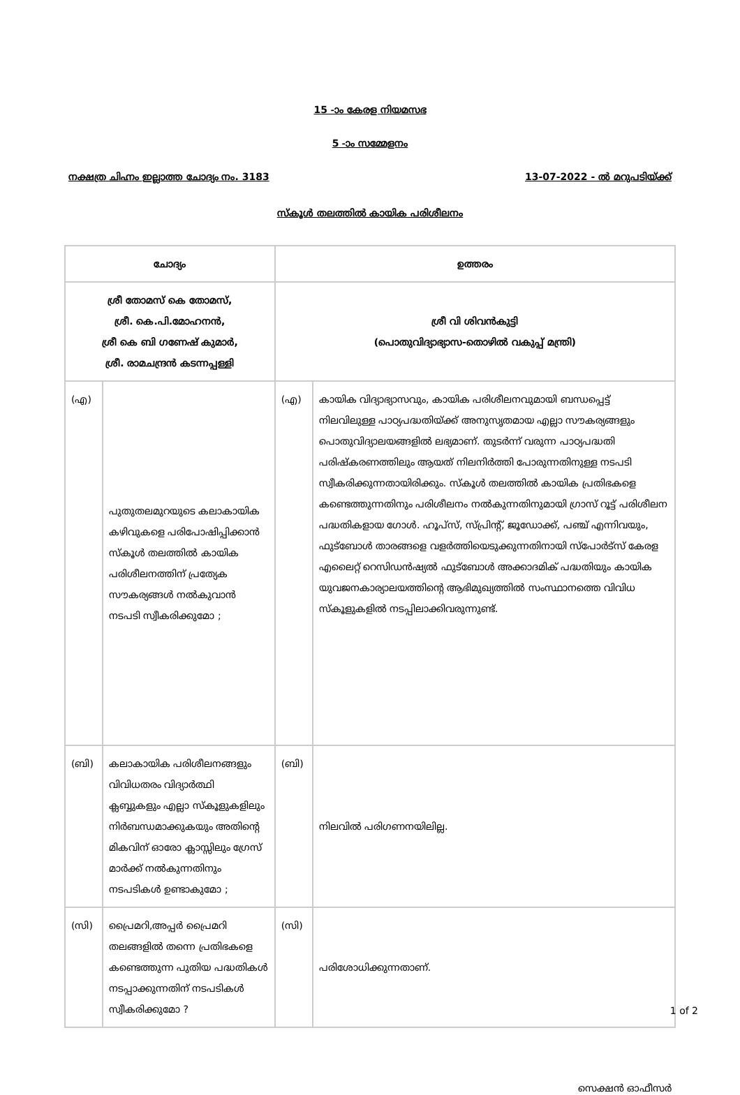15 -ാം കേരള നിയമസഭ
5 -ാം സമ്മേളനം
നക്ഷത്ര ചിഹ്നം ഇല്ലാത്ത ചോദ്യം നം. 3183 13-07-2022 - ൽ മറുപടിയ്ക്ക്
സ്കൂൾ തലത്തിൽ കായിക പരിശീലനം
| ചോദ്യം | | ഉത്തരം | |
| --- | --- | --- | --- |
| ശ്രീ തോമസ് കെ തോമസ്, ശ്രീ. കെ.പി.മോഹനൻ, ശ്രീ കെ ബി ഗണേഷ് കുമാർ, ശ്രീ. രാമചന്ദ്രൻ കടന്നപ്പള്ളി | | ശ്രീ വി ശിവൻകുട്ടി (പൊതുവിദ്യാഭ്യാസ-തൊഴിൽ വകുപ്പ് മന്ത്രി) | |
| (എ) | പുതുതലമുറയുടെ കലാകായിക കഴിവുകളെ പരിപോഷിപ്പിക്കാൻ സ്കൂൾ തലത്തിൽ കായിക പരിശീലനത്തിന് പ്രത്യേക സൗകര്യങ്ങൾ നൽകുവാൻ നടപടി സ്വീകരിക്കുമോ ; | (എ) | കായിക വിദ്യാഭ്യാസവും, കായിക പരിശീലനവുമായി ബന്ധപ്പെട്ട് നിലവിലുള്ള പാഠ്യപദ്ധതിയ്ക്ക് അനുസൃതമായ എല്ലാ സൗകര്യങ്ങളും പൊതുവിദ്യാലയങ്ങളിൽ ലഭ്യമാണ്. തുടർന്ന് വരുന്ന പാഠ്യപദ്ധതി പരിഷ്കരണത്തിലും ആയത് നിലനിർത്തി പോരുന്നതിനുള്ള നടപടി സ്വീകരിക്കുന്നതായിരിക്കും. സ്കൂൾ തലത്തിൽ കായിക പ്രതിഭകളെ കണ്ടെത്തുന്നതിനും പരിശീലനം നൽകുന്നതിനുമായി ഗ്രാസ് റൂട്ട് പരിശീലന പദ്ധതികളായ ഗോൾ. ഹൂപ്സ്, സ്പ്രിന്റ്, ജൂഡോക്ക്, പഞ്ച് എന്നിവയും, ഫുട്ബോൾ താരങ്ങളെ വളർത്തിയെടുക്കുന്നതിനായി സ്പോർട്സ് കേരള എലൈറ്റ് റെസിഡൻഷ്യൽ ഫുട്ബോൾ അക്കാദമിക് പദ്ധതിയും കായിക യുവജനകാര്യാലയത്തിന്റെ ആഭിമുഖ്യത്തിൽ സംസ്ഥാനത്തെ വിവിധ സ്കൂളുകളിൽ നടപ്പിലാക്കിവരുന്നുണ്ട്. |
| (ബി) | കലാകായിക പരിശീലനങ്ങളും വിവിധതരം വിദ്യാർത്ഥി ക്ലബ്ബുകളും എല്ലാ സ്കൂളുകളിലും നിർബന്ധമാക്കുകയും അതിന്റെ മികവിന് ഓരോ ക്ലാസ്സിലും ഗ്രേസ് മാർക്ക് നൽകുന്നതിനും നടപടികൾ ഉണ്ടാകുമോ ; | (ബി) | നിലവിൽ പരിഗണനയിലില്ല. |
| (സി) | പ്രൈമറി,അപ്പർ പ്രൈമറി തലങ്ങളിൽ തന്നെ പ്രതിഭകളെ കണ്ടെത്തുന്ന പുതിയ പദ്ധതികൾ നടപ്പാക്കുന്നതിന് നടപടികൾ സ്വീകരിക്കുമോ ? | (സി) | പരിശോധിക്കുന്നതാണ്. |
സെക്ഷൻ ഓഫീസർ
1 of 2